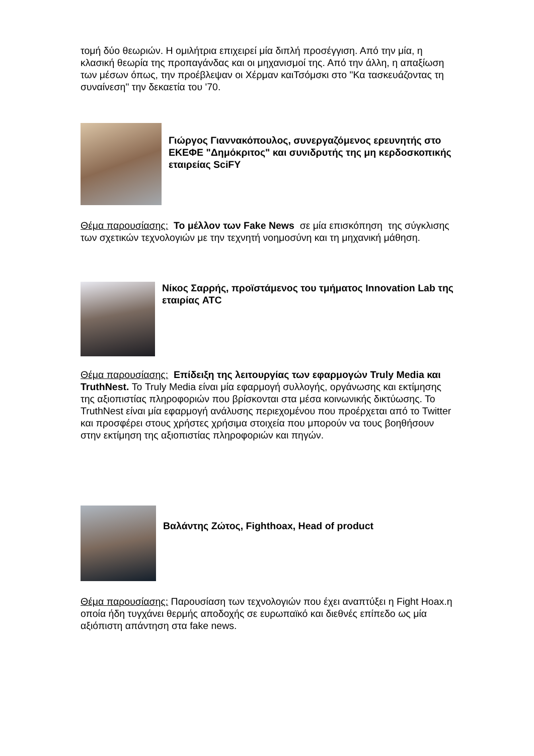τομή δύο θεωριών. Η ομιλήτρια επιχειρεί μία διπλή προσέγγιση. Από την μία, η κλασική θεωρία της προπαγάνδας και οι μηχανισμοί της. Από την άλλη, η απαξίωση των μέσων όπως, την προέβλεψαν οι Χέρμαν καιΤσόμσκι στο "Κα τασκευάζοντας τη συναίνεση" την δεκαετία του '70.
Γιώργος Γιαννακόπουλος, συνεργαζόμενος ερευνητής στο ΕΚΕΦΕ "Δημόκριτος" και συνιδρυτής της μη κερδοσκοπικής εταιρείας SciFY
Θέμα παρουσίασης: Το μέλλον των Fake News σε μία επισκόπηση της σύγκλισης των σχετικών τεχνολογιών με την τεχνητή νοημοσύνη και τη μηχανική μάθηση.
Νίκος Σαρρής, προϊστάμενος του τμήματος Innovation Lab της εταιρίας ATC
Θέμα παρουσίασης: Επίδειξη της λειτουργίας των εφαρμογών Truly Media και TruthNest. Το Truly Media είναι μία εφαρμογή συλλογής, οργάνωσης και εκτίμησης της αξιοπιστίας πληροφοριών που βρίσκονται στα μέσα κοινωνικής δικτύωσης. Το TruthNest είναι μία εφαρμογή ανάλυσης περιεχομένου που προέρχεται από το Twitter και προσφέρει στους χρήστες χρήσιμα στοιχεία που μπορούν να τους βοηθήσουν στην εκτίμηση της αξιοπιστίας πληροφοριών και πηγών.
Βαλάντης Ζώτος, Fighthoax, Head of product
Θέμα παρουσίασης: Παρουσίαση των τεχνολογιών που έχει αναπτύξει η Fight Hoax.η οποία ήδη τυγχάνει θερμής αποδοχής σε ευρωπαϊκό και διεθνές επίπεδο ως μία αξιόπιστη απάντηση στα fake news.